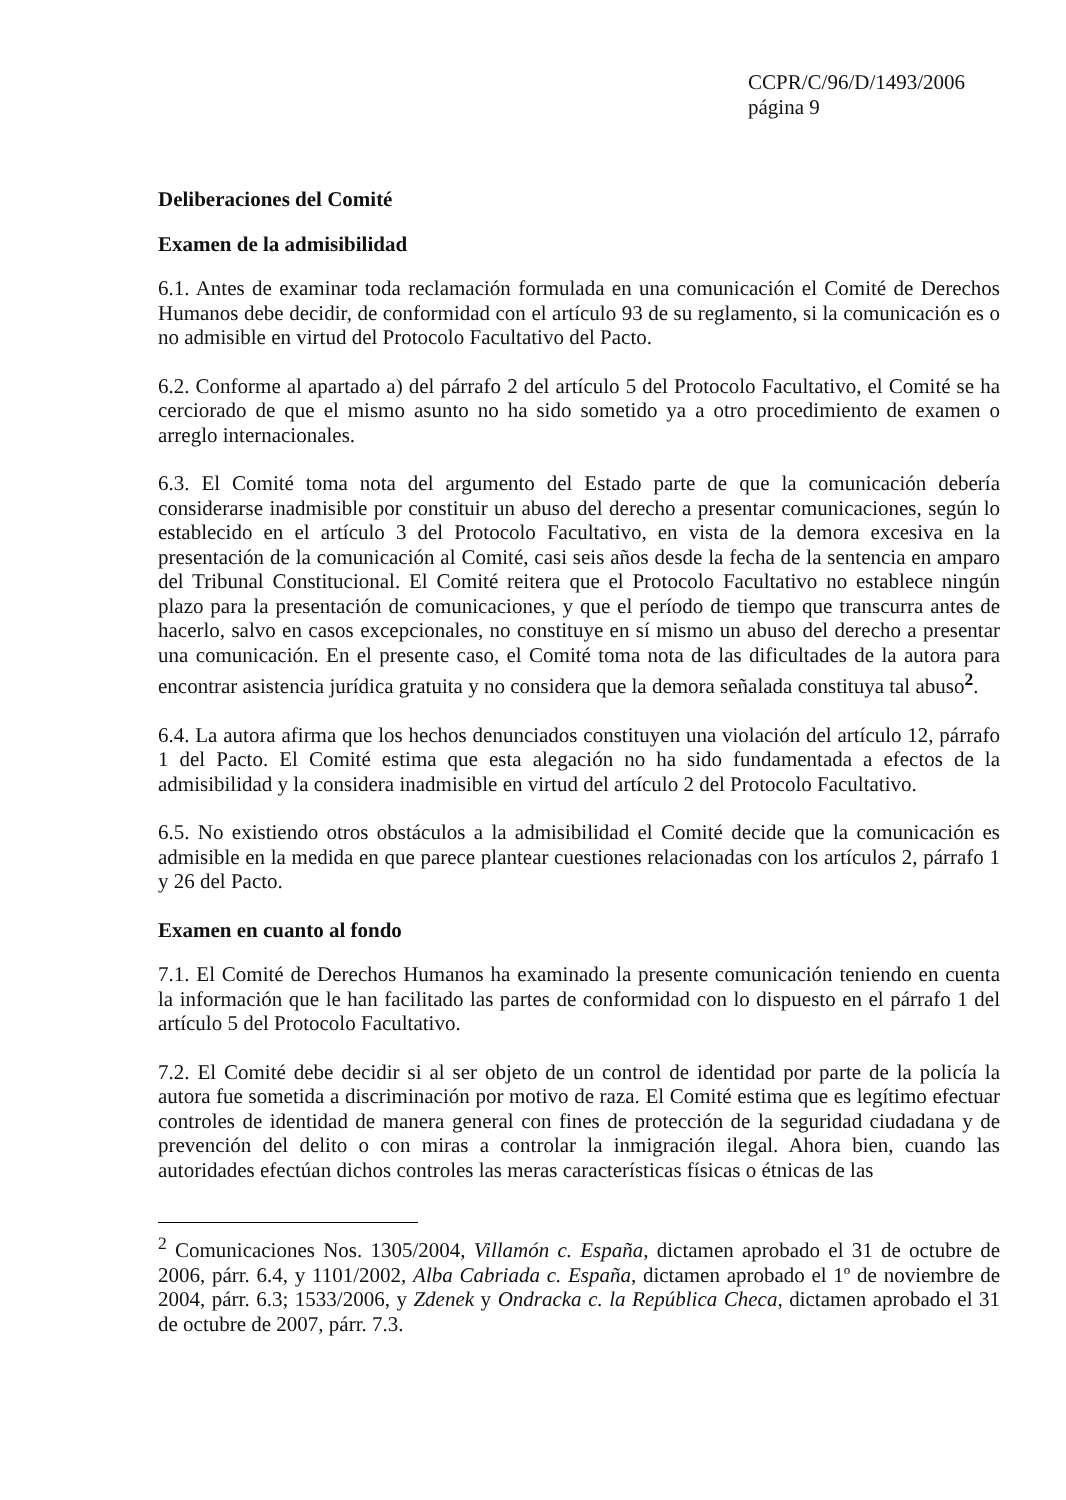CCPR/C/96/D/1493/2006
página 9
Deliberaciones del Comité
Examen de la admisibilidad
6.1. Antes de examinar toda reclamación formulada en una comunicación el Comité de Derechos Humanos debe decidir, de conformidad con el artículo 93 de su reglamento, si la comunicación es o no admisible en virtud del Protocolo Facultativo del Pacto.
6.2. Conforme al apartado a) del párrafo 2 del artículo 5 del Protocolo Facultativo, el Comité se ha cerciorado de que el mismo asunto no ha sido sometido ya a otro procedimiento de examen o arreglo internacionales.
6.3. El Comité toma nota del argumento del Estado parte de que la comunicación debería considerarse inadmisible por constituir un abuso del derecho a presentar comunicaciones, según lo establecido en el artículo 3 del Protocolo Facultativo, en vista de la demora excesiva en la presentación de la comunicación al Comité, casi seis años desde la fecha de la sentencia en amparo del Tribunal Constitucional. El Comité reitera que el Protocolo Facultativo no establece ningún plazo para la presentación de comunicaciones, y que el período de tiempo que transcurra antes de hacerlo, salvo en casos excepcionales, no constituye en sí mismo un abuso del derecho a presentar una comunicación. En el presente caso, el Comité toma nota de las dificultades de la autora para encontrar asistencia jurídica gratuita y no considera que la demora señalada constituya tal abuso<sup>2</sup>.
6.4. La autora afirma que los hechos denunciados constituyen una violación del artículo 12, párrafo 1 del Pacto. El Comité estima que esta alegación no ha sido fundamentada a efectos de la admisibilidad y la considera inadmisible en virtud del artículo 2 del Protocolo Facultativo.
6.5. No existiendo otros obstáculos a la admisibilidad el Comité decide que la comunicación es admisible en la medida en que parece plantear cuestiones relacionadas con los artículos 2, párrafo 1 y 26 del Pacto.
Examen en cuanto al fondo
7.1. El Comité de Derechos Humanos ha examinado la presente comunicación teniendo en cuenta la información que le han facilitado las partes de conformidad con lo dispuesto en el párrafo 1 del artículo 5 del Protocolo Facultativo.
7.2. El Comité debe decidir si al ser objeto de un control de identidad por parte de la policía la autora fue sometida a discriminación por motivo de raza. El Comité estima que es legítimo efectuar controles de identidad de manera general con fines de protección de la seguridad ciudadana y de prevención del delito o con miras a controlar la inmigración ilegal. Ahora bien, cuando las autoridades efectúan dichos controles las meras características físicas o étnicas de las
<sup>2</sup> Comunicaciones Nos. 1305/2004, Villamón c. España, dictamen aprobado el 31 de octubre de 2006, párr. 6.4, y 1101/2002, Alba Cabriada c. España, dictamen aprobado el 1º de noviembre de 2004, párr. 6.3; 1533/2006, y Zdenek y Ondracka c. la República Checa, dictamen aprobado el 31 de octubre de 2007, párr. 7.3.